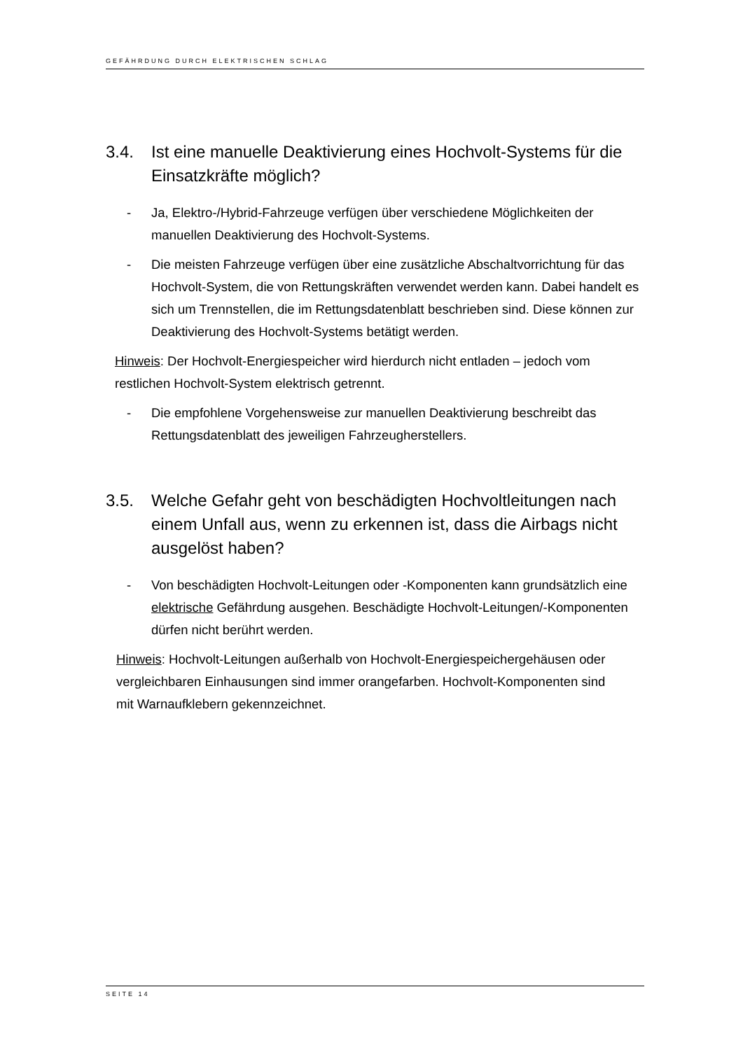GEFÄHRDUNG DURCH ELEKTRISCHEN SCHLAG
3.4. Ist eine manuelle Deaktivierung eines Hochvolt-Systems für die Einsatzkräfte möglich?
- Ja, Elektro-/Hybrid-Fahrzeuge verfügen über verschiedene Möglichkeiten der manuellen Deaktivierung des Hochvolt-Systems.
- Die meisten Fahrzeuge verfügen über eine zusätzliche Abschaltvorrichtung für das Hochvolt-System, die von Rettungskräften verwendet werden kann. Dabei handelt es sich um Trennstellen, die im Rettungsdatenblatt beschrieben sind. Diese können zur Deaktivierung des Hochvolt-Systems betätigt werden.
Hinweis: Der Hochvolt-Energiespeicher wird hierdurch nicht entladen – jedoch vom restlichen Hochvolt-System elektrisch getrennt.
- Die empfohlene Vorgehensweise zur manuellen Deaktivierung beschreibt das Rettungsdatenblatt des jeweiligen Fahrzeugherstellers.
3.5. Welche Gefahr geht von beschädigten Hochvoltleitungen nach einem Unfall aus, wenn zu erkennen ist, dass die Airbags nicht ausgelöst haben?
- Von beschädigten Hochvolt-Leitungen oder -Komponenten kann grundsätzlich eine elektrische Gefährdung ausgehen. Beschädigte Hochvolt-Leitungen/-Komponenten dürfen nicht berührt werden.
Hinweis: Hochvolt-Leitungen außerhalb von Hochvolt-Energiespeichergehäusen oder vergleichbaren Einhausungen sind immer orangefarben. Hochvolt-Komponenten sind mit Warnaufklebern gekennzeichnet.
SEITE 14